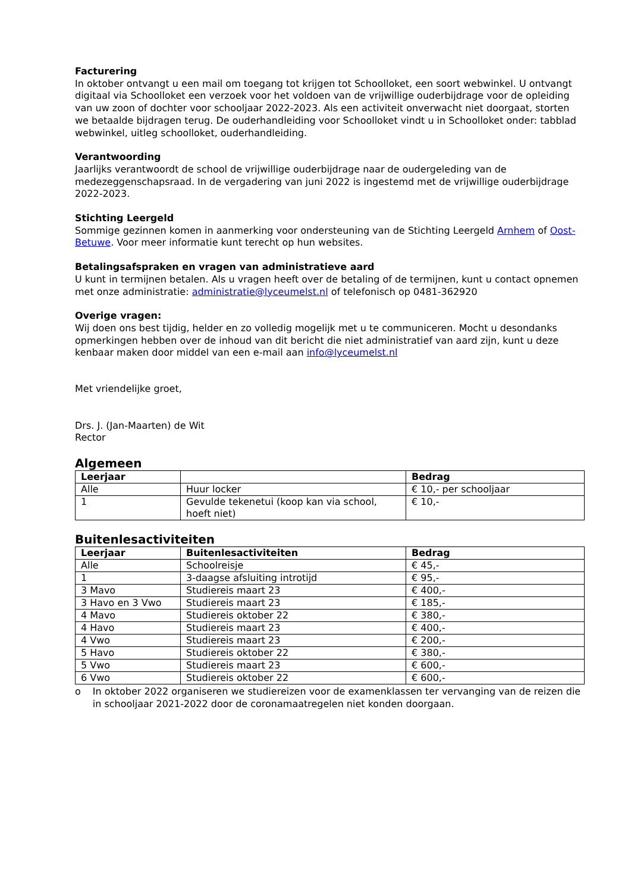Facturering
In oktober ontvangt u een mail om toegang tot krijgen tot Schoolloket, een soort webwinkel. U ontvangt digitaal via Schoolloket een verzoek voor het voldoen van de vrijwillige ouderbijdrage voor de opleiding van uw zoon of dochter voor schooljaar 2022-2023. Als een activiteit onverwacht niet doorgaat, storten we betaalde bijdragen terug. De ouderhandleiding voor Schoolloket vindt u in Schoolloket onder: tabblad webwinkel, uitleg schoolloket, ouderhandleiding.
Verantwoording
Jaarlijks verantwoordt de school de vrijwillige ouderbijdrage naar de oudergeleding van de medezeggenschapsraad. In de vergadering van juni 2022 is ingestemd met de vrijwillige ouderbijdrage 2022-2023.
Stichting Leergeld
Sommige gezinnen komen in aanmerking voor ondersteuning van de Stichting Leergeld Arnhem of Oost-Betuwe. Voor meer informatie kunt terecht op hun websites.
Betalingsafspraken en vragen van administratieve aard
U kunt in termijnen betalen. Als u vragen heeft over de betaling of de termijnen, kunt u contact opnemen met onze administratie: administratie@lyceumelst.nl of telefonisch op 0481-362920
Overige vragen:
Wij doen ons best tijdig, helder en zo volledig mogelijk met u te communiceren. Mocht u desondanks opmerkingen hebben over de inhoud van dit bericht die niet administratief van aard zijn, kunt u deze kenbaar maken door middel van een e-mail aan info@lyceumelst.nl
Met vriendelijke groet,
Drs. J. (Jan-Maarten) de Wit
Rector
Algemeen
| Leerjaar | | Bedrag |
| --- | --- | --- |
| Alle | Huur locker | € 10,- per schooljaar |
| 1 | Gevulde tekenetui (koop kan via school, hoeft niet) | € 10,- |
Buitenlesactiviteiten
| Leerjaar | Buitenlesactiviteiten | Bedrag |
| --- | --- | --- |
| Alle | Schoolreisje | € 45,- |
| 1 | 3-daagse afsluiting introtijd | € 95,- |
| 3 Mavo | Studiereis maart 23 | € 400,- |
| 3 Havo en 3 Vwo | Studiereis maart 23 | € 185,- |
| 4 Mavo | Studiereis oktober 22 | € 380,- |
| 4 Havo | Studiereis maart 23 | € 400,- |
| 4 Vwo | Studiereis maart 23 | € 200,- |
| 5 Havo | Studiereis oktober 22 | € 380,- |
| 5 Vwo | Studiereis maart 23 | € 600,- |
| 6 Vwo | Studiereis oktober 22 | € 600,- |
o In oktober 2022 organiseren we studiereizen voor de examenklassen ter vervanging van de reizen die in schooljaar 2021-2022 door de coronamaatregelen niet konden doorgaan.